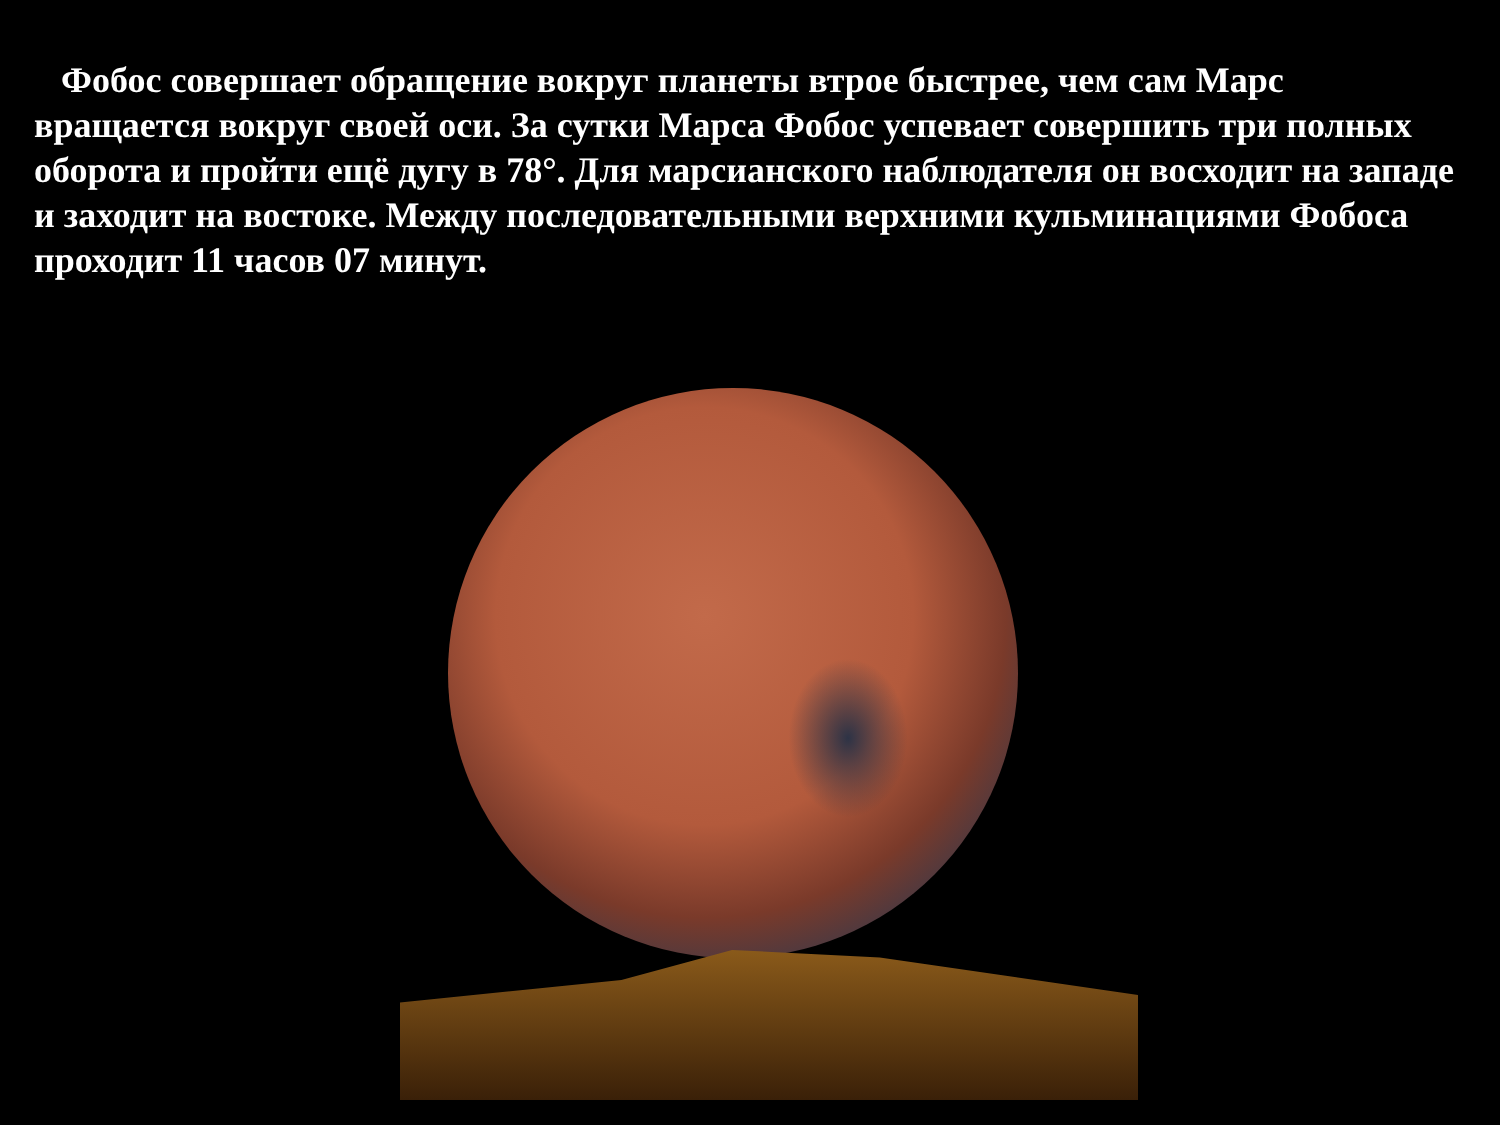Фобос совершает обращение вокруг планеты втрое быстрее, чем сам Марс вращается вокруг своей оси. За сутки Марса Фобос успевает совершить три полных оборота и пройти ещё дугу в 78°. Для марсианского наблюдателя он восходит на западе и заходит на востоке. Между последовательными верхними кульминациями Фобоса проходит 11 часов 07 минут.